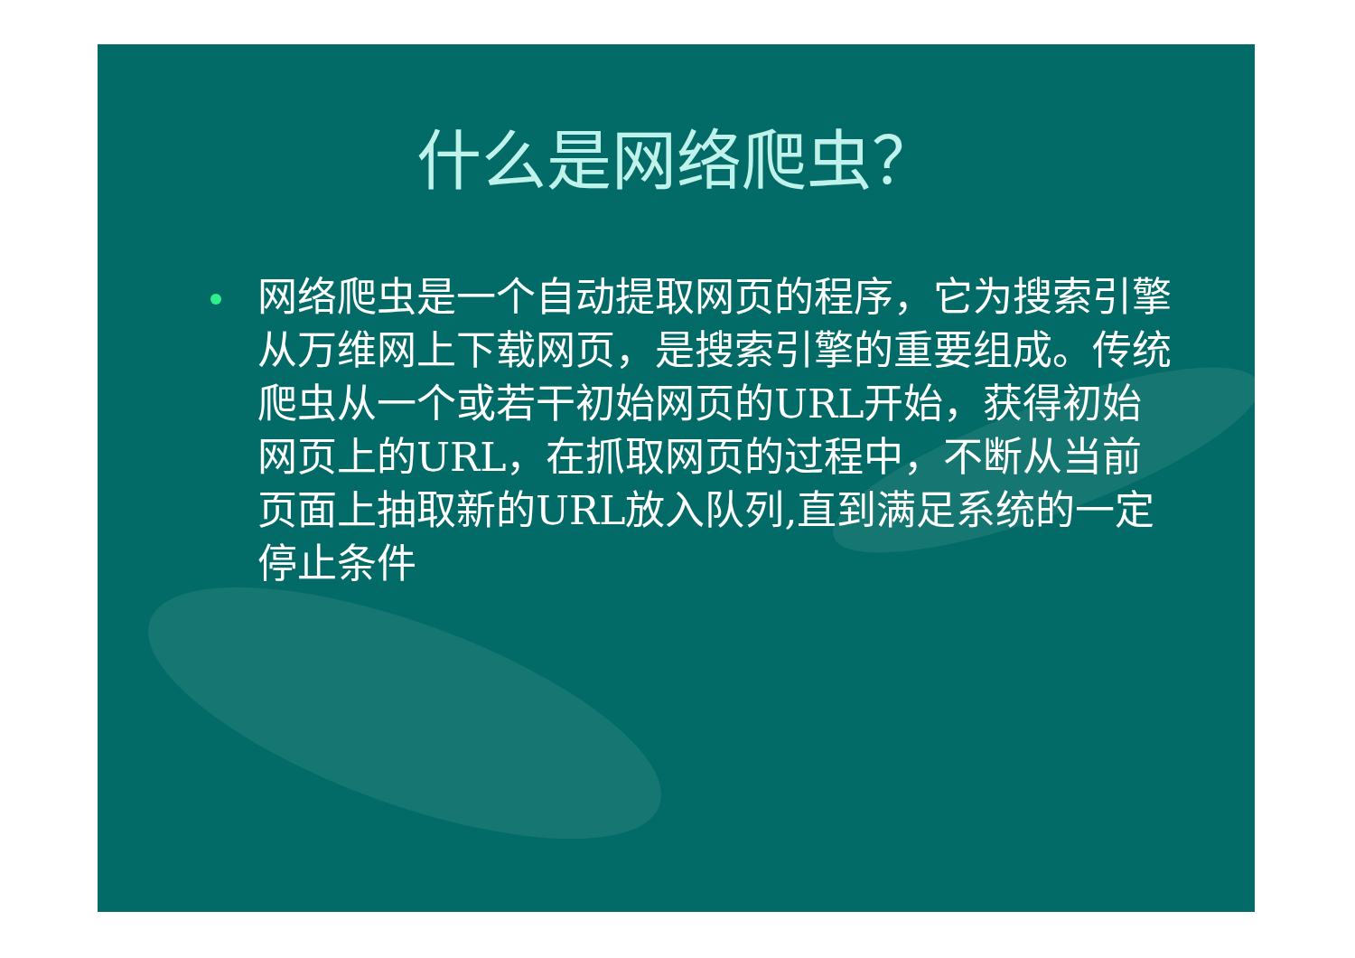什么是网络爬虫？
网络爬虫是一个自动提取网页的程序，它为搜索引擎从万维网上下载网页，是搜索引擎的重要组成。传统爬虫从一个或若干初始网页的URL开始，获得初始网页上的URL，在抓取网页的过程中，不断从当前页面上抽取新的URL放入队列,直到满足系统的一定停止条件